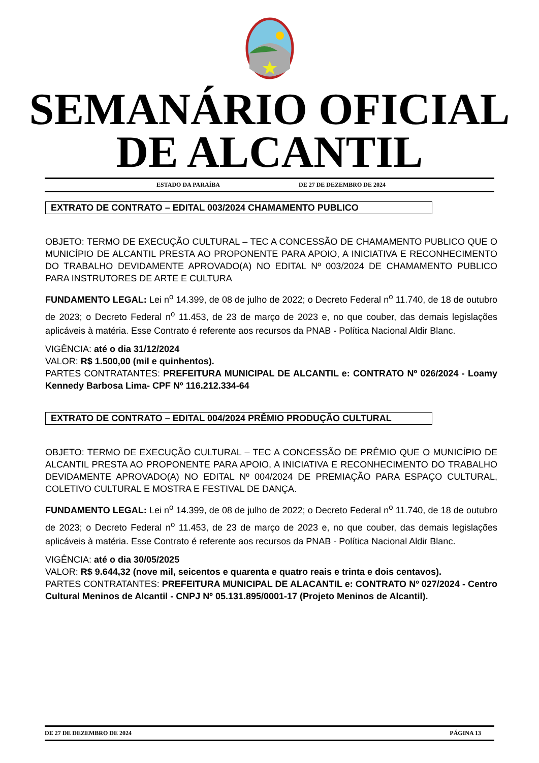SEMANÁRIO OFICIAL
DE ALCANTIL
ESTADO DA PARAÍBA DE 27 DE DEZEMBRO DE 2024
EXTRATO DE CONTRATO – EDITAL 003/2024 CHAMAMENTO PUBLICO
OBJETO: TERMO DE EXECUÇÃO CULTURAL – TEC A CONCESSÃO DE CHAMAMENTO PUBLICO QUE O MUNICÍPIO DE ALCANTIL PRESTA AO PROPONENTE PARA APOIO, A INICIATIVA E RECONHECIMENTO DO TRABALHO DEVIDAMENTE APROVADO(A) NO EDITAL Nº 003/2024 DE CHAMAMENTO PUBLICO PARA INSTRUTORES DE ARTE E CULTURA
FUNDAMENTO LEGAL: Lei n<sup>o</sup> 14.399, de 08 de julho de 2022; o Decreto Federal n<sup>o</sup> 11.740, de 18 de outubro de 2023; o Decreto Federal n<sup>o</sup> 11.453, de 23 de março de 2023 e, no que couber, das demais legislações aplicáveis à matéria. Esse Contrato é referente aos recursos da PNAB - Política Nacional Aldir Blanc.
VIGÊNCIA: até o dia 31/12/2024
VALOR: R$ 1.500,00 (mil e quinhentos).
PARTES CONTRATANTES: PREFEITURA MUNICIPAL DE ALCANTIL e: CONTRATO Nº 026/2024 - Loamy Kennedy Barbosa Lima- CPF Nº 116.212.334-64
EXTRATO DE CONTRATO – EDITAL 004/2024 PRÊMIO PRODUÇÃO CULTURAL
OBJETO: TERMO DE EXECUÇÃO CULTURAL – TEC A CONCESSÃO DE PRÊMIO QUE O MUNICÍPIO DE ALCANTIL PRESTA AO PROPONENTE PARA APOIO, A INICIATIVA E RECONHECIMENTO DO TRABALHO DEVIDAMENTE APROVADO(A) NO EDITAL Nº 004/2024 DE PREMIAÇÃO PARA ESPAÇO CULTURAL, COLETIVO CULTURAL E MOSTRA E FESTIVAL DE DANÇA.
FUNDAMENTO LEGAL: Lei n<sup>o</sup> 14.399, de 08 de julho de 2022; o Decreto Federal n<sup>o</sup> 11.740, de 18 de outubro de 2023; o Decreto Federal n<sup>o</sup> 11.453, de 23 de março de 2023 e, no que couber, das demais legislações aplicáveis à matéria. Esse Contrato é referente aos recursos da PNAB - Política Nacional Aldir Blanc.
VIGÊNCIA: até o dia 30/05/2025
VALOR: R$ 9.644,32 (nove mil, seicentos e quarenta e quatro reais e trinta e dois centavos).
PARTES CONTRATANTES: PREFEITURA MUNICIPAL DE ALACANTIL e: CONTRATO Nº 027/2024 - Centro Cultural Meninos de Alcantil - CNPJ Nº 05.131.895/0001-17 (Projeto Meninos de Alcantil).
DE 27 DE DEZEMBRO DE 2024 PÁGINA 13